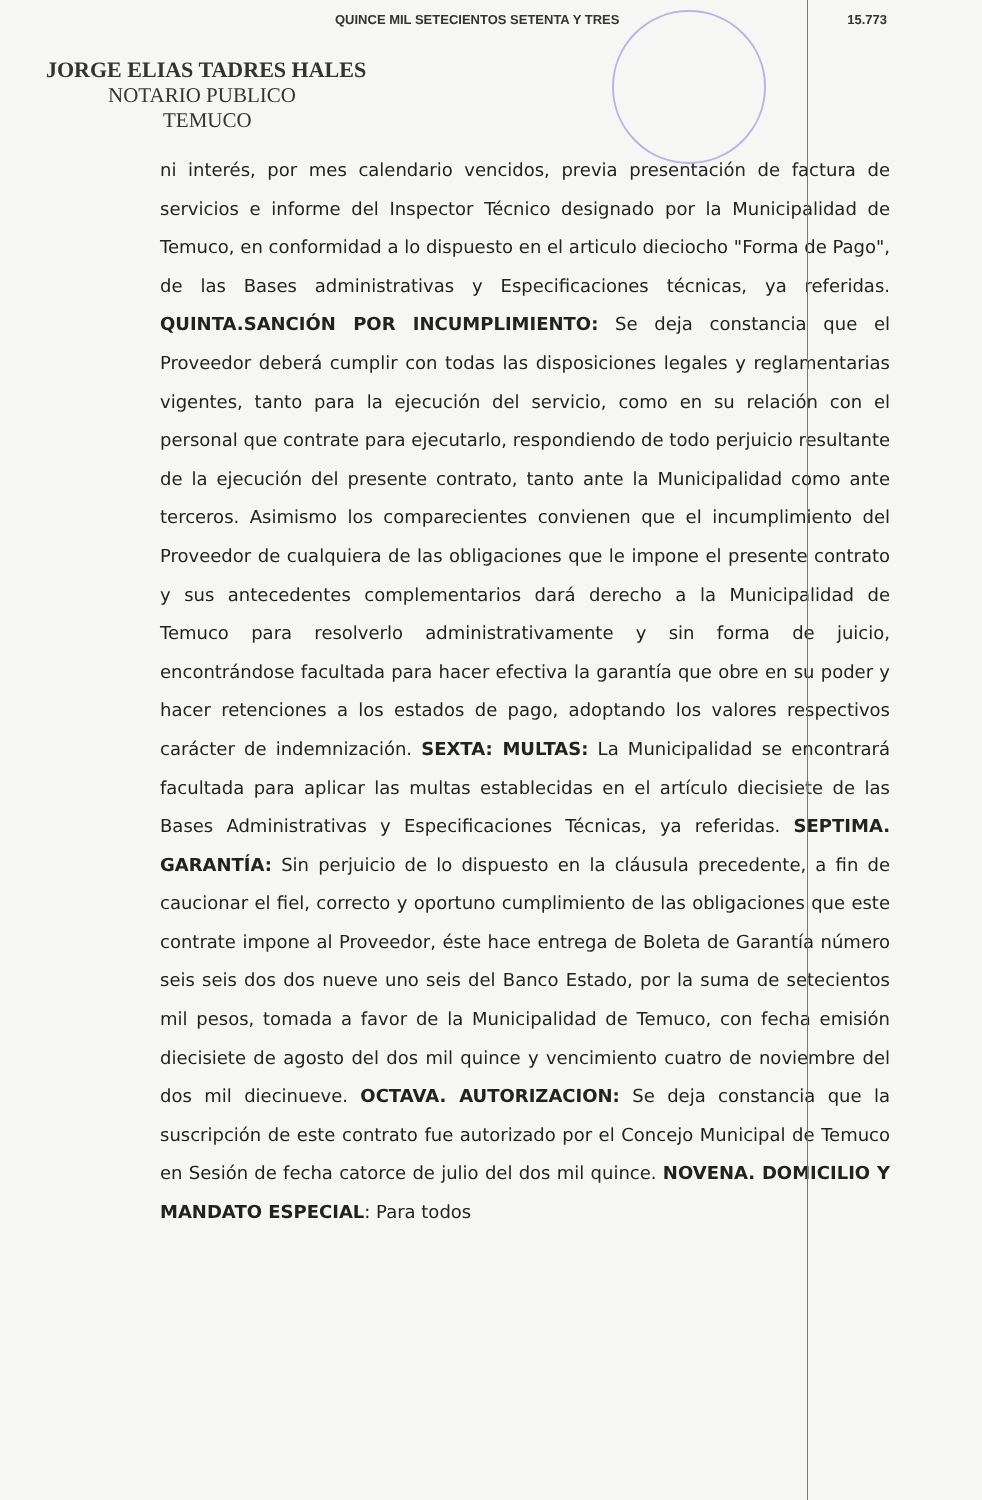QUINCE MIL SETECIENTOS SETENTA Y TRES 15.773
JORGE ELIAS TADRES HALES
NOTARIO PUBLICO
TEMUCO
ni interés, por mes calendario vencidos, previa presentación de factura de servicios e informe del Inspector Técnico designado por la Municipalidad de Temuco, en conformidad a lo dispuesto en el articulo dieciocho "Forma de Pago", de las Bases administrativas y Especificaciones técnicas, ya referidas. QUINTA.SANCIÓN POR INCUMPLIMIENTO: Se deja constancia que el Proveedor deberá cumplir con todas las disposiciones legales y reglamentarias vigentes, tanto para la ejecución del servicio, como en su relación con el personal que contrate para ejecutarlo, respondiendo de todo perjuicio resultante de la ejecución del presente contrato, tanto ante la Municipalidad como ante terceros. Asimismo los comparecientes convienen que el incumplimiento del Proveedor de cualquiera de las obligaciones que le impone el presente contrato y sus antecedentes complementarios dará derecho a la Municipalidad de Temuco para resolverlo administrativamente y sin forma de juicio, encontrándose facultada para hacer efectiva la garantía que obre en su poder y hacer retenciones a los estados de pago, adoptando los valores respectivos carácter de indemnización. SEXTA: MULTAS: La Municipalidad se encontrará facultada para aplicar las multas establecidas en el artículo diecisiete de las Bases Administrativas y Especificaciones Técnicas, ya referidas. SEPTIMA. GARANTÍA: Sin perjuicio de lo dispuesto en la cláusula precedente, a fin de caucionar el fiel, correcto y oportuno cumplimiento de las obligaciones que este contrate impone al Proveedor, éste hace entrega de Boleta de Garantía número seis seis dos dos nueve uno seis del Banco Estado, por la suma de setecientos mil pesos, tomada a favor de la Municipalidad de Temuco, con fecha emisión diecisiete de agosto del dos mil quince y vencimiento cuatro de noviembre del dos mil diecinueve. OCTAVA. AUTORIZACION: Se deja constancia que la suscripción de este contrato fue autorizado por el Concejo Municipal de Temuco en Sesión de fecha catorce de julio del dos mil quince. NOVENA. DOMICILIO Y MANDATO ESPECIAL: Para todos